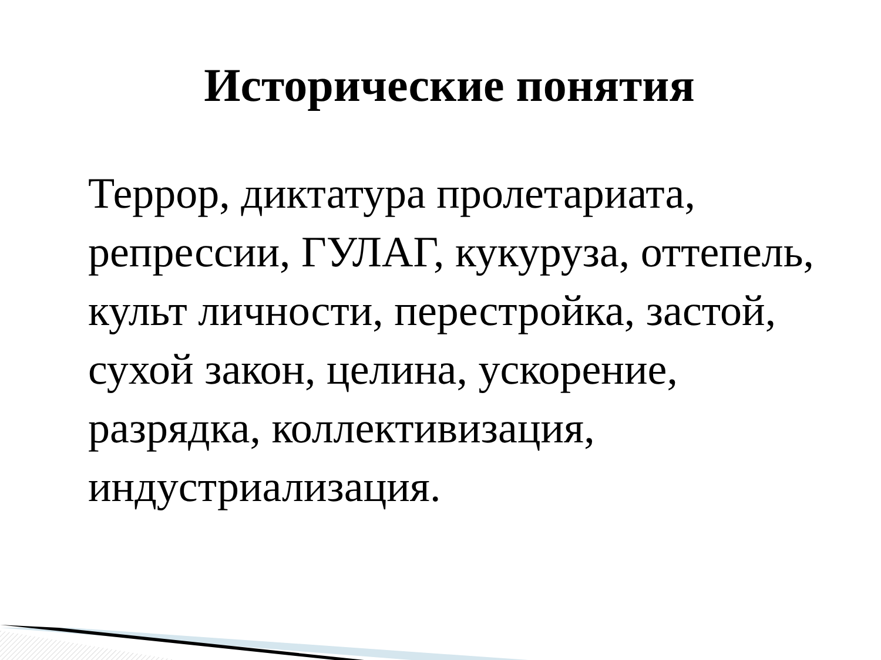Исторические понятия
Террор, диктатура пролетариата, репрессии, ГУЛАГ, кукуруза, оттепель, культ личности, перестройка, застой, сухой закон, целина, ускорение, разрядка, коллективизация, индустриализация.